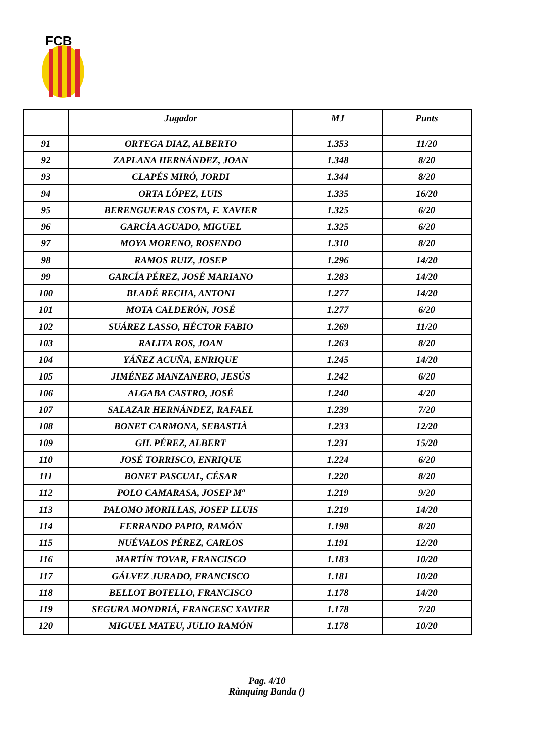FCB
| | Jugador | MJ | Punts |
| --- | --- | --- | --- |
| 91 | ORTEGA DIAZ, ALBERTO | 1.353 | 11/20 |
| 92 | ZAPLANA HERNÁNDEZ, JOAN | 1.348 | 8/20 |
| 93 | CLAPÉS MIRÓ, JORDI | 1.344 | 8/20 |
| 94 | ORTA LÓPEZ, LUIS | 1.335 | 16/20 |
| 95 | BERENGUERAS COSTA, F. XAVIER | 1.325 | 6/20 |
| 96 | GARCÍA AGUADO, MIGUEL | 1.325 | 6/20 |
| 97 | MOYA MORENO, ROSENDO | 1.310 | 8/20 |
| 98 | RAMOS RUIZ, JOSEP | 1.296 | 14/20 |
| 99 | GARCÍA PÉREZ, JOSÉ MARIANO | 1.283 | 14/20 |
| 100 | BLADÉ RECHA, ANTONI | 1.277 | 14/20 |
| 101 | MOTA CALDERÓN, JOSÉ | 1.277 | 6/20 |
| 102 | SUÁREZ LASSO, HÉCTOR FABIO | 1.269 | 11/20 |
| 103 | RALITA ROS, JOAN | 1.263 | 8/20 |
| 104 | YÁÑEZ ACUÑA, ENRIQUE | 1.245 | 14/20 |
| 105 | JIMÉNEZ MANZANERO, JESÚS | 1.242 | 6/20 |
| 106 | ALGABA CASTRO, JOSÉ | 1.240 | 4/20 |
| 107 | SALAZAR HERNÁNDEZ, RAFAEL | 1.239 | 7/20 |
| 108 | BONET CARMONA, SEBASTIÀ | 1.233 | 12/20 |
| 109 | GIL PÉREZ, ALBERT | 1.231 | 15/20 |
| 110 | JOSÉ TORRISCO, ENRIQUE | 1.224 | 6/20 |
| 111 | BONET PASCUAL, CÉSAR | 1.220 | 8/20 |
| 112 | POLO CAMARASA, JOSEP Mª | 1.219 | 9/20 |
| 113 | PALOMO MORILLAS, JOSEP LLUIS | 1.219 | 14/20 |
| 114 | FERRANDO PAPIO, RAMÓN | 1.198 | 8/20 |
| 115 | NUÉVALOS PÉREZ, CARLOS | 1.191 | 12/20 |
| 116 | MARTÍN TOVAR, FRANCISCO | 1.183 | 10/20 |
| 117 | GÁLVEZ JURADO, FRANCISCO | 1.181 | 10/20 |
| 118 | BELLOT BOTELLO, FRANCISCO | 1.178 | 14/20 |
| 119 | SEGURA MONDRIÁ, FRANCESC XAVIER | 1.178 | 7/20 |
| 120 | MIGUEL MATEU, JULIO RAMÓN | 1.178 | 10/20 |
Pag. 4/10
Rànquing Banda ()